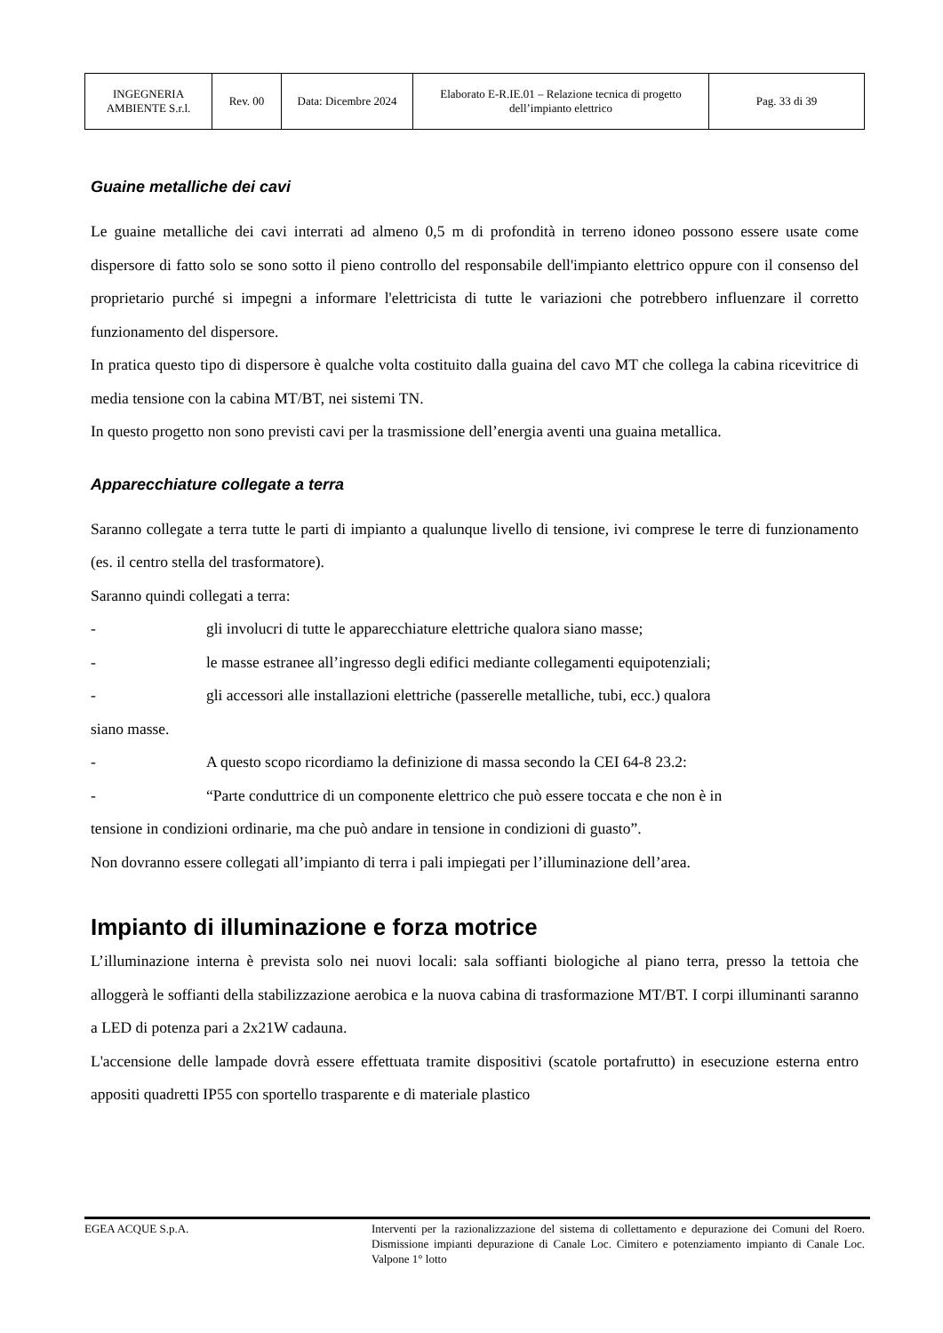| INGEGNERIA AMBIENTE S.r.l. | Rev. 00 | Data: Dicembre 2024 | Elaborato E-R.IE.01 – Relazione tecnica di progetto dell’impianto elettrico | Pag. 33 di 39 |
Guaine metalliche dei cavi
Le guaine metalliche dei cavi interrati ad almeno 0,5 m di profondità in terreno idoneo possono essere usate come dispersore di fatto solo se sono sotto il pieno controllo del responsabile dell'impianto elettrico oppure con il consenso del proprietario purché si impegni a informare l'elettricista di tutte le variazioni che potrebbero influenzare il corretto funzionamento del dispersore.
In pratica questo tipo di dispersore è qualche volta costituito dalla guaina del cavo MT che collega la cabina ricevitrice di media tensione con la cabina MT/BT, nei sistemi TN.
In questo progetto non sono previsti cavi per la trasmissione dell’energia aventi una guaina metallica.
Apparecchiature collegate a terra
Saranno collegate a terra tutte le parti di impianto a qualunque livello di tensione, ivi comprese le terre di funzionamento (es. il centro stella del trasformatore).
Saranno quindi collegati a terra:
- gli involucri di tutte le apparecchiature elettriche qualora siano masse;
- le masse estranee all’ingresso degli edifici mediante collegamenti equipotenziali;
- gli accessori alle installazioni elettriche (passerelle metalliche, tubi, ecc.) qualora
siano masse.
- A questo scopo ricordiamo la definizione di massa secondo la CEI 64-8 23.2:
- “Parte conduttrice di un componente elettrico che può essere toccata e che non è in
tensione in condizioni ordinarie, ma che può andare in tensione in condizioni di guasto”.
Non dovranno essere collegati all’impianto di terra i pali impiegati per l’illuminazione dell’area.
Impianto di illuminazione e forza motrice
L’illuminazione interna è prevista solo nei nuovi locali: sala soffianti biologiche al piano terra, presso la tettoia che alloggerà le soffianti della stabilizzazione aerobica e la nuova cabina di trasformazione MT/BT. I corpi illuminanti saranno a LED di potenza pari a 2x21W cadauna.
L'accensione delle lampade dovrà essere effettuata tramite dispositivi (scatole portafrutto) in esecuzione esterna entro appositi quadretti IP55 con sportello trasparente e di materiale plastico
EGEA ACQUE S.p.A. Interventi per la razionalizzazione del sistema di collettamento e depurazione dei Comuni del Roero. Dismissione impianti depurazione di Canale Loc. Cimitero e potenziamento impianto di Canale Loc. Valpone 1° lotto